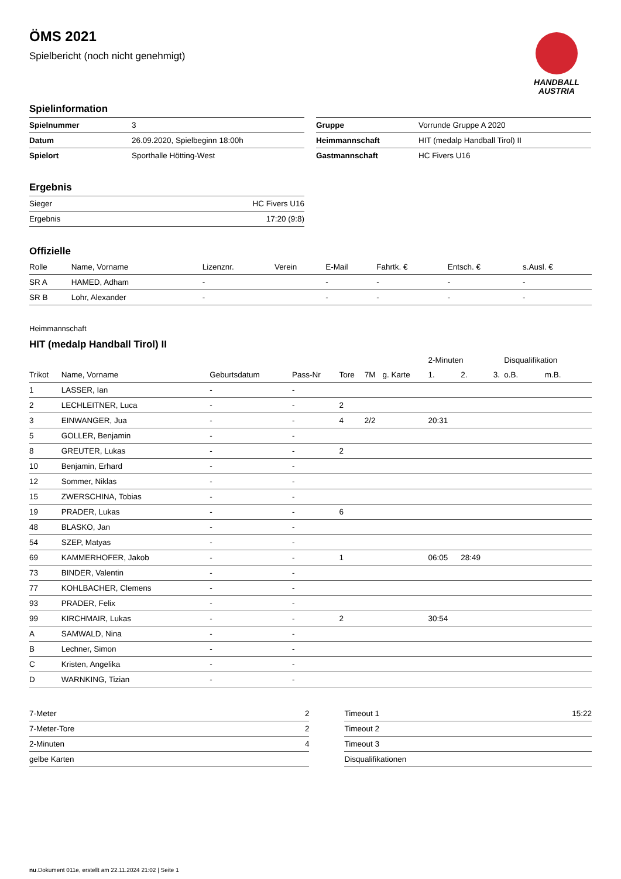HANDBALL
AUSTRIA
ÖMS 2021
Spielbericht (noch nicht genehmigt)
Spielinformation
| Spielnummer | 3 |
| Datum | 26.09.2020, Spielbeginn 18:00h |
| Spielort | Sporthalle Hötting-West |
| Gruppe | Vorrunde Gruppe A 2020 |
| Heimmannschaft | HIT (medalp Handball Tirol) II |
| Gastmannschaft | HC Fivers U16 |
Ergebnis
| Sieger | HC Fivers U16 |
| Ergebnis | 17:20 (9:8) |
Offizielle
| Rolle | Name, Vorname | Lizenznr. | Verein | E-Mail | Fahrtk. € | Entsch. € | s.Ausl. € |
| --- | --- | --- | --- | --- | --- | --- | --- |
| SR A | HAMED, Adham | - | | - | - | - | - |
| SR B | Lohr, Alexander | - | | - | - | - | - |
Heimmannschaft
HIT (medalp Handball Tirol) II
| | | | | | | | 2-Minuten | | | Disqualifikation | |
| --- | --- | --- | --- | --- | --- | --- | --- | --- | --- | --- | --- |
| Trikot | Name, Vorname | Geburtsdatum | Pass-Nr | Tore | 7M | g. Karte | 1. | 2. | 3. | o.B. | m.B. |
| 1 | LASSER, Ian | - | - | | | | | | | | |
| 2 | LECHLEITNER, Luca | - | - | 2 | | | | | | | |
| 3 | EINWANGER, Jua | - | - | 4 | 2/2 | | 20:31 | | | | |
| 5 | GOLLER, Benjamin | - | - | | | | | | | | |
| 8 | GREUTER, Lukas | - | - | 2 | | | | | | | |
| 10 | Benjamin, Erhard | - | - | | | | | | | | |
| 12 | Sommer, Niklas | - | - | | | | | | | | |
| 15 | ZWERSCHINA, Tobias | - | - | | | | | | | | |
| 19 | PRADER, Lukas | - | - | 6 | | | | | | | |
| 48 | BLASKO, Jan | - | - | | | | | | | | |
| 54 | SZEP, Matyas | - | - | | | | | | | | |
| 69 | KAMMERHOFER, Jakob | - | - | 1 | | | 06:05 | 28:49 | | | |
| 73 | BINDER, Valentin | - | - | | | | | | | | |
| 77 | KOHLBACHER, Clemens | - | - | | | | | | | | |
| 93 | PRADER, Felix | - | - | | | | | | | | |
| 99 | KIRCHMAIR, Lukas | - | - | 2 | | | 30:54 | | | | |
| A | SAMWALD, Nina | - | - | | | | | | | | |
| B | Lechner, Simon | - | - | | | | | | | | |
| C | Kristen, Angelika | - | - | | | | | | | | |
| D | WARNKING, Tizian | - | - | | | | | | | | |
| 7-Meter | 2 |
| 7-Meter-Tore | 2 |
| 2-Minuten | 4 |
| gelbe Karten | |
| Timeout 1 | 15:22 |
| Timeout 2 | |
| Timeout 3 | |
| Disqualifikationen | |
nu.Dokument 011e, erstellt am 22.11.2024 21:02 | Seite 1